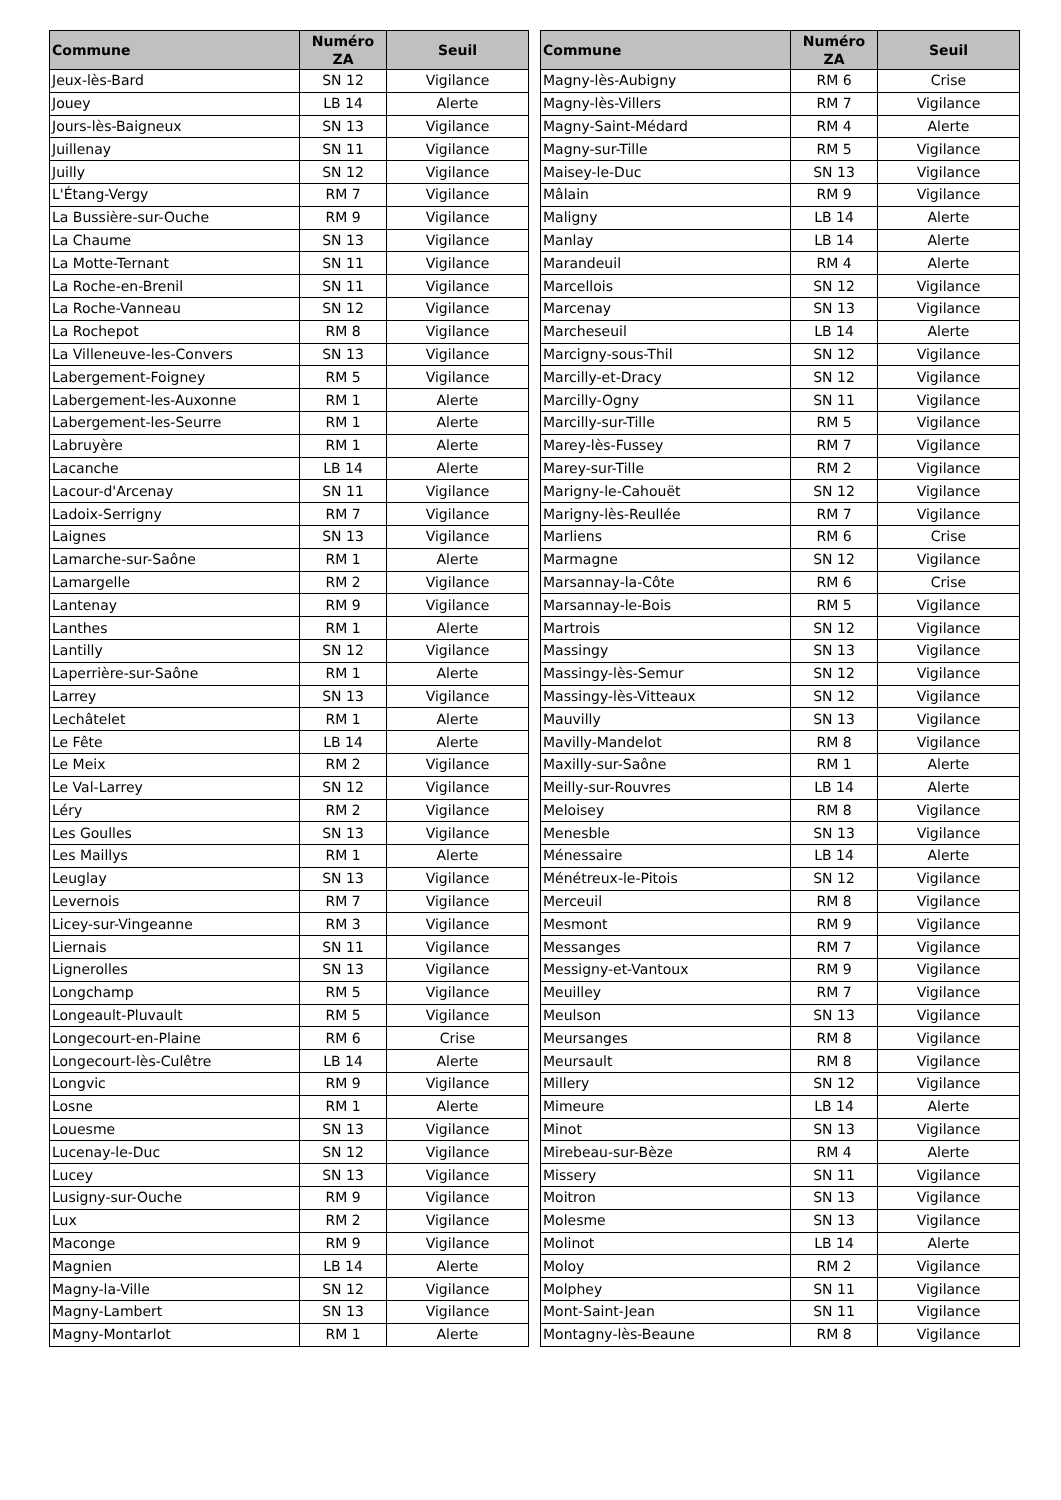| Commune | Numéro ZA | Seuil |
| --- | --- | --- |
| Jeux-lès-Bard | SN 12 | Vigilance |
| Jouey | LB 14 | Alerte |
| Jours-lès-Baigneux | SN 13 | Vigilance |
| Juillenay | SN 11 | Vigilance |
| Juilly | SN 12 | Vigilance |
| L'Étang-Vergy | RM 7 | Vigilance |
| La Bussière-sur-Ouche | RM 9 | Vigilance |
| La Chaume | SN 13 | Vigilance |
| La Motte-Ternant | SN 11 | Vigilance |
| La Roche-en-Brenil | SN 11 | Vigilance |
| La Roche-Vanneau | SN 12 | Vigilance |
| La Rochepot | RM 8 | Vigilance |
| La Villeneuve-les-Convers | SN 13 | Vigilance |
| Labergement-Foigney | RM 5 | Vigilance |
| Labergement-les-Auxonne | RM 1 | Alerte |
| Labergement-les-Seurre | RM 1 | Alerte |
| Labruyère | RM 1 | Alerte |
| Lacanche | LB 14 | Alerte |
| Lacour-d'Arcenay | SN 11 | Vigilance |
| Ladoix-Serrigny | RM 7 | Vigilance |
| Laignes | SN 13 | Vigilance |
| Lamarche-sur-Saône | RM 1 | Alerte |
| Lamargelle | RM 2 | Vigilance |
| Lantenay | RM 9 | Vigilance |
| Lanthes | RM 1 | Alerte |
| Lantilly | SN 12 | Vigilance |
| Laperrière-sur-Saône | RM 1 | Alerte |
| Larrey | SN 13 | Vigilance |
| Lechâtelet | RM 1 | Alerte |
| Le Fête | LB 14 | Alerte |
| Le Meix | RM 2 | Vigilance |
| Le Val-Larrey | SN 12 | Vigilance |
| Léry | RM 2 | Vigilance |
| Les Goulles | SN 13 | Vigilance |
| Les Maillys | RM 1 | Alerte |
| Leuglay | SN 13 | Vigilance |
| Levernois | RM 7 | Vigilance |
| Licey-sur-Vingeanne | RM 3 | Vigilance |
| Liernais | SN 11 | Vigilance |
| Lignerolles | SN 13 | Vigilance |
| Longchamp | RM 5 | Vigilance |
| Longeault-Pluvault | RM 5 | Vigilance |
| Longecourt-en-Plaine | RM 6 | Crise |
| Longecourt-lès-Culêtre | LB 14 | Alerte |
| Longvic | RM 9 | Vigilance |
| Losne | RM 1 | Alerte |
| Louesme | SN 13 | Vigilance |
| Lucenay-le-Duc | SN 12 | Vigilance |
| Lucey | SN 13 | Vigilance |
| Lusigny-sur-Ouche | RM 9 | Vigilance |
| Lux | RM 2 | Vigilance |
| Maconge | RM 9 | Vigilance |
| Magnien | LB 14 | Alerte |
| Magny-la-Ville | SN 12 | Vigilance |
| Magny-Lambert | SN 13 | Vigilance |
| Magny-Montarlot | RM 1 | Alerte |
| Commune | Numéro ZA | Seuil |
| --- | --- | --- |
| Magny-lès-Aubigny | RM 6 | Crise |
| Magny-lès-Villers | RM 7 | Vigilance |
| Magny-Saint-Médard | RM 4 | Alerte |
| Magny-sur-Tille | RM 5 | Vigilance |
| Maisey-le-Duc | SN 13 | Vigilance |
| Mâlain | RM 9 | Vigilance |
| Maligny | LB 14 | Alerte |
| Manlay | LB 14 | Alerte |
| Marandeuil | RM 4 | Alerte |
| Marcellois | SN 12 | Vigilance |
| Marcenay | SN 13 | Vigilance |
| Marcheseuil | LB 14 | Alerte |
| Marcigny-sous-Thil | SN 12 | Vigilance |
| Marcilly-et-Dracy | SN 12 | Vigilance |
| Marcilly-Ogny | SN 11 | Vigilance |
| Marcilly-sur-Tille | RM 5 | Vigilance |
| Marey-lès-Fussey | RM 7 | Vigilance |
| Marey-sur-Tille | RM 2 | Vigilance |
| Marigny-le-Cahouët | SN 12 | Vigilance |
| Marigny-lès-Reullée | RM 7 | Vigilance |
| Marliens | RM 6 | Crise |
| Marmagne | SN 12 | Vigilance |
| Marsannay-la-Côte | RM 6 | Crise |
| Marsannay-le-Bois | RM 5 | Vigilance |
| Martrois | SN 12 | Vigilance |
| Massingy | SN 13 | Vigilance |
| Massingy-lès-Semur | SN 12 | Vigilance |
| Massingy-lès-Vitteaux | SN 12 | Vigilance |
| Mauvilly | SN 13 | Vigilance |
| Mavilly-Mandelot | RM 8 | Vigilance |
| Maxilly-sur-Saône | RM 1 | Alerte |
| Meilly-sur-Rouvres | LB 14 | Alerte |
| Meloisey | RM 8 | Vigilance |
| Menesble | SN 13 | Vigilance |
| Ménessaire | LB 14 | Alerte |
| Ménétreux-le-Pitois | SN 12 | Vigilance |
| Merceuil | RM 8 | Vigilance |
| Mesmont | RM 9 | Vigilance |
| Messanges | RM 7 | Vigilance |
| Messigny-et-Vantoux | RM 9 | Vigilance |
| Meuilley | RM 7 | Vigilance |
| Meulson | SN 13 | Vigilance |
| Meursanges | RM 8 | Vigilance |
| Meursault | RM 8 | Vigilance |
| Millery | SN 12 | Vigilance |
| Mimeure | LB 14 | Alerte |
| Minot | SN 13 | Vigilance |
| Mirebeau-sur-Bèze | RM 4 | Alerte |
| Missery | SN 11 | Vigilance |
| Moitron | SN 13 | Vigilance |
| Molesme | SN 13 | Vigilance |
| Molinot | LB 14 | Alerte |
| Moloy | RM 2 | Vigilance |
| Molphey | SN 11 | Vigilance |
| Mont-Saint-Jean | SN 11 | Vigilance |
| Montagny-lès-Beaune | RM 8 | Vigilance |